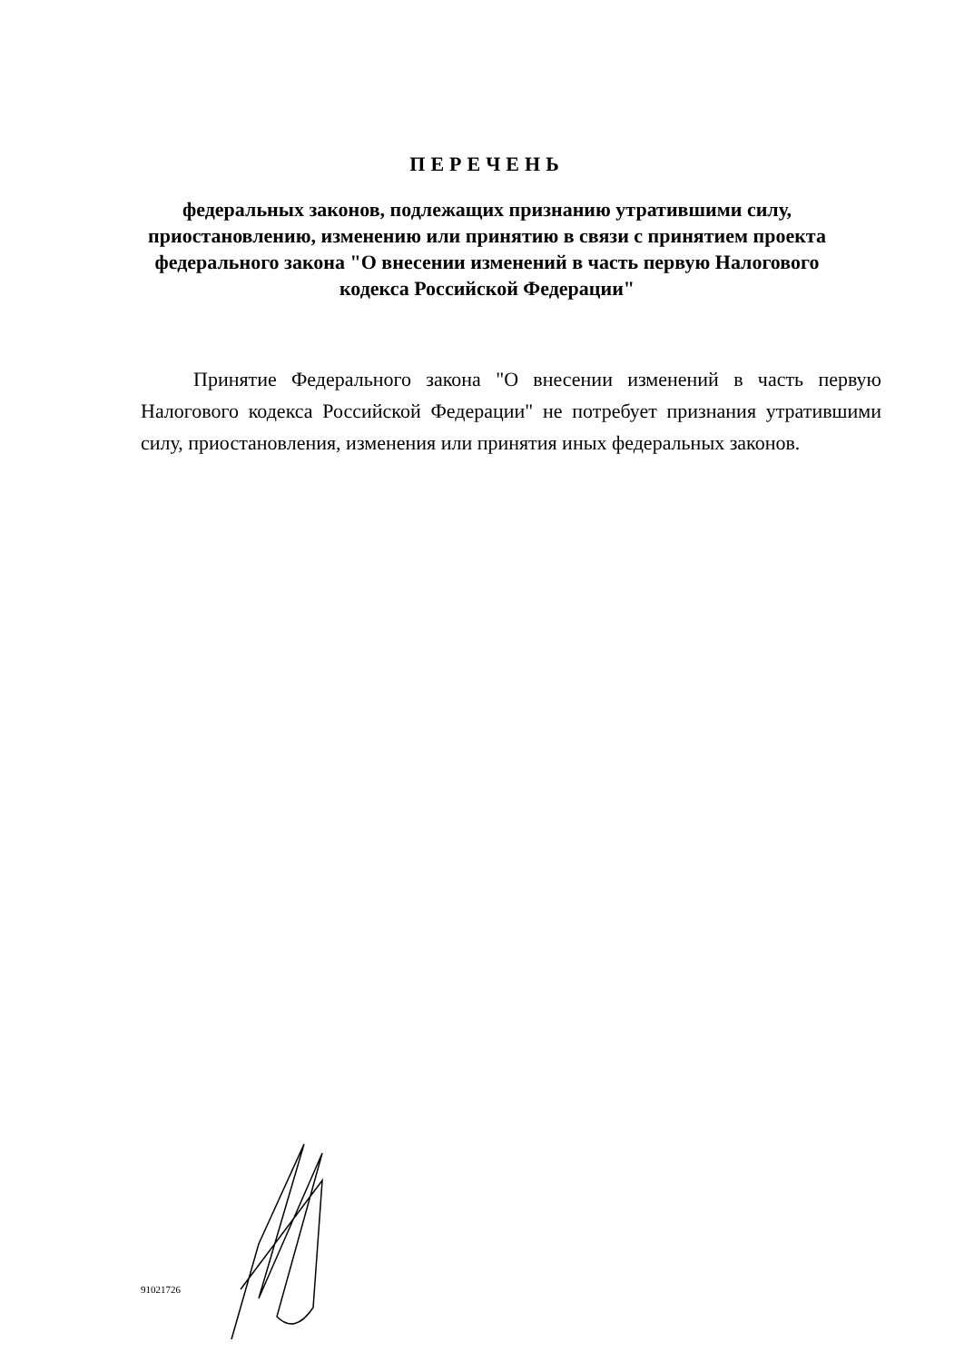ПЕРЕЧЕНЬ
федеральных законов, подлежащих признанию утратившими силу, приостановлению, изменению или принятию в связи с принятием проекта федерального закона "О внесении изменений в часть первую Налогового кодекса Российской Федерации"
Принятие Федерального закона "О внесении изменений в часть первую Налогового кодекса Российской Федерации" не потребует признания утратившими силу, приостановления, изменения или принятия иных федеральных законов.
91021726